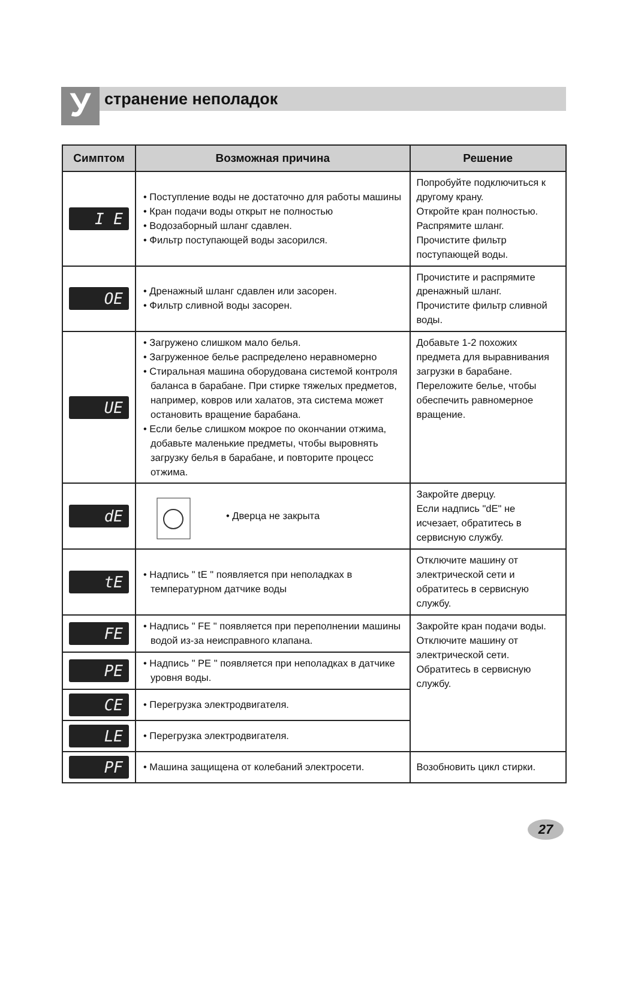У
странение неполадок
| Симптом | Возможная причина | Решение |
| --- | --- | --- |
| I E | • Поступление воды не достаточно для работы машины • Кран подачи воды открыт не полностью • Водозаборный шланг сдавлен. • Фильтр поступающей воды засорился. | Попробуйте подключиться к другому крану. Откройте кран полностью. Распрямите шланг. Прочистите фильтр поступающей воды. |
| OE | • Дренажный шланг сдавлен или засорен. • Фильтр сливной воды засорен. | Прочистите и распрямите дренажный шланг. Прочистите фильтр сливной воды. |
| UE | • Загружено слишком мало белья. • Загруженное белье распределено неравномерно • Стиральная машина оборудована системой контроля баланса в барабане. При стирке тяжелых предметов, например, ковров или халатов, эта система может остановить вращение барабана. • Если белье слишком мокрое по окончании отжима, добавьте маленькие предметы, чтобы выровнять загрузку белья в барабане, и повторите процесс отжима. | Добавьте 1-2 похожих предмета для выравнивания загрузки в барабане. Переложите белье, чтобы обеспечить равномерное вращение. |
| dE | • Дверца не закрыта | Закройте дверцу. Если надпись "dE" не исчезает, обратитесь в сервисную службу. |
| tE | • Надпись " tE " появляется при неполадках в температурном датчике воды | Отключите машину от электрической сети и обратитесь в сервисную службу. |
| FE | • Надпись " FE " появляется при переполнении машины водой из-за неисправного клапана. | Закройте кран подачи воды. Отключите машину от электрической сети. Обратитесь в сервисную службу. |
| PE | • Надпись " PE " появляется при неполадках в датчике уровня воды. | |
| CE | • Перегрузка электродвигателя. | |
| LE | • Перегрузка электродвигателя. | |
| PF | • Машина защищена от колебаний электросети. | Возобновить цикл стирки. |
27